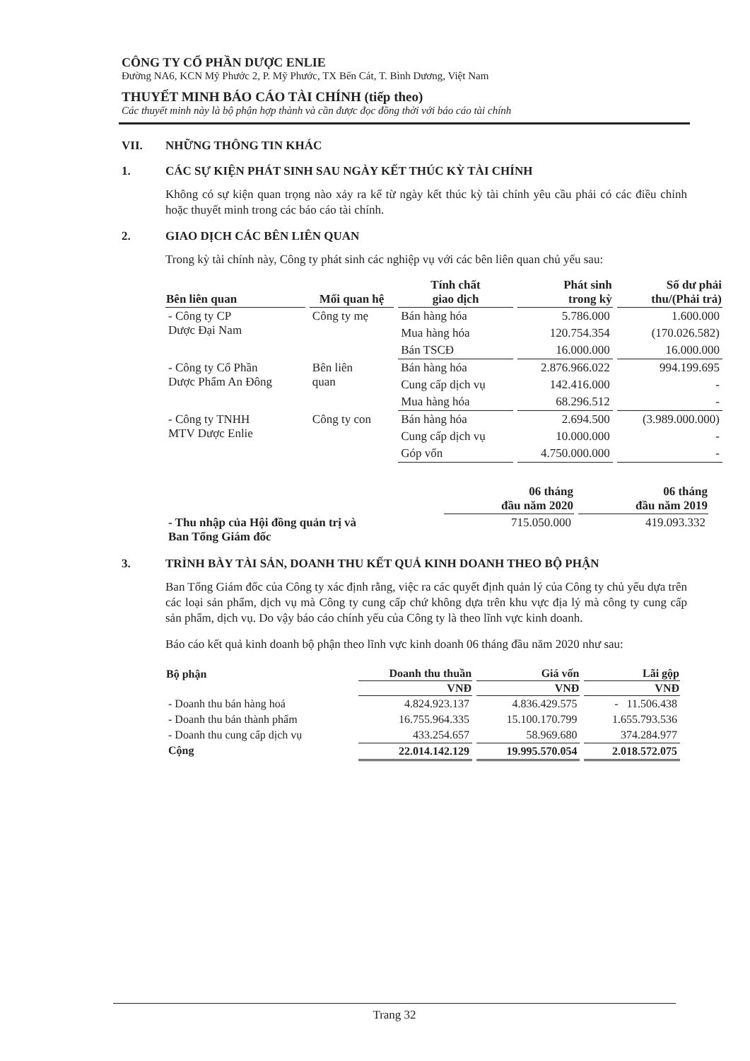CÔNG TY CỔ PHẦN DƯỢC ENLIE
Đường NA6, KCN Mỹ Phước 2, P. Mỹ Phước, TX Bến Cát, T. Bình Dương, Việt Nam
THUYẾT MINH BÁO CÁO TÀI CHÍNH (tiếp theo)
Các thuyết minh này là bộ phận hợp thành và cần được đọc đồng thời với báo cáo tài chính
VII. NHỮNG THÔNG TIN KHÁC
1. CÁC SỰ KIỆN PHÁT SINH SAU NGÀY KẾT THÚC KỲ TÀI CHÍNH
Không có sự kiện quan trọng nào xảy ra kể từ ngày kết thúc kỳ tài chính yêu cầu phải có các điều chỉnh hoặc thuyết minh trong các báo cáo tài chính.
2. GIAO DỊCH CÁC BÊN LIÊN QUAN
Trong kỳ tài chính này, Công ty phát sinh các nghiệp vụ với các bên liên quan chủ yếu sau:
| Bên liên quan | Mối quan hệ | Tính chất giao dịch | Phát sinh trong kỳ | Số dư phải thu/(Phải trả) |
| --- | --- | --- | --- | --- |
| - Công ty CP Dược Đại Nam | Công ty mẹ | Bán hàng hóa | 5.786.000 | 1.600.000 |
| | | Mua hàng hóa | 120.754.354 | (170.026.582) |
| | | Bán TSCĐ | 16.000.000 | 16.000.000 |
| - Công ty Cổ Phần Dược Phẩm An Đông | Bên liên quan | Bán hàng hóa | 2.876.966.022 | 994.199.695 |
| | | Cung cấp dịch vụ | 142.416.000 | - |
| | | Mua hàng hóa | 68.296.512 | - |
| - Công ty TNHH MTV Dược Enlie | Công ty con | Bán hàng hóa | 2.694.500 | (3.989.000.000) |
| | | Cung cấp dịch vụ | 10.000.000 | - |
| | | Góp vốn | 4.750.000.000 | - |
| | 06 tháng đầu năm 2020 | 06 tháng đầu năm 2019 |
| - Thu nhập của Hội đồng quản trị và Ban Tổng Giám đốc | 715.050.000 | 419.093.332 |
3. TRÌNH BÀY TÀI SẢN, DOANH THU KẾT QUẢ KINH DOANH THEO BỘ PHẬN
Ban Tổng Giám đốc của Công ty xác định rằng, việc ra các quyết định quản lý của Công ty chủ yếu dựa trên các loại sản phẩm, dịch vụ mà Công ty cung cấp chứ không dựa trên khu vực địa lý mà công ty cung cấp sản phẩm, dịch vụ. Do vậy báo cáo chính yếu của Công ty là theo lĩnh vực kinh doanh.
Báo cáo kết quả kinh doanh bộ phận theo lĩnh vực kinh doanh 06 tháng đầu năm 2020 như sau:
| Bộ phận | Doanh thu thuần | Giá vốn | Lãi gộp |
| --- | --- | --- | --- |
| | VNĐ | VNĐ | VNĐ |
| - Doanh thu bán hàng hoá | 4.824.923.137 | 4.836.429.575 | - 11.506.438 |
| - Doanh thu bán thành phẩm | 16.755.964.335 | 15.100.170.799 | 1.655.793.536 |
| - Doanh thu cung cấp dịch vụ | 433.254.657 | 58.969.680 | 374.284.977 |
| Cộng | 22.014.142.129 | 19.995.570.054 | 2.018.572.075 |
Trang 32